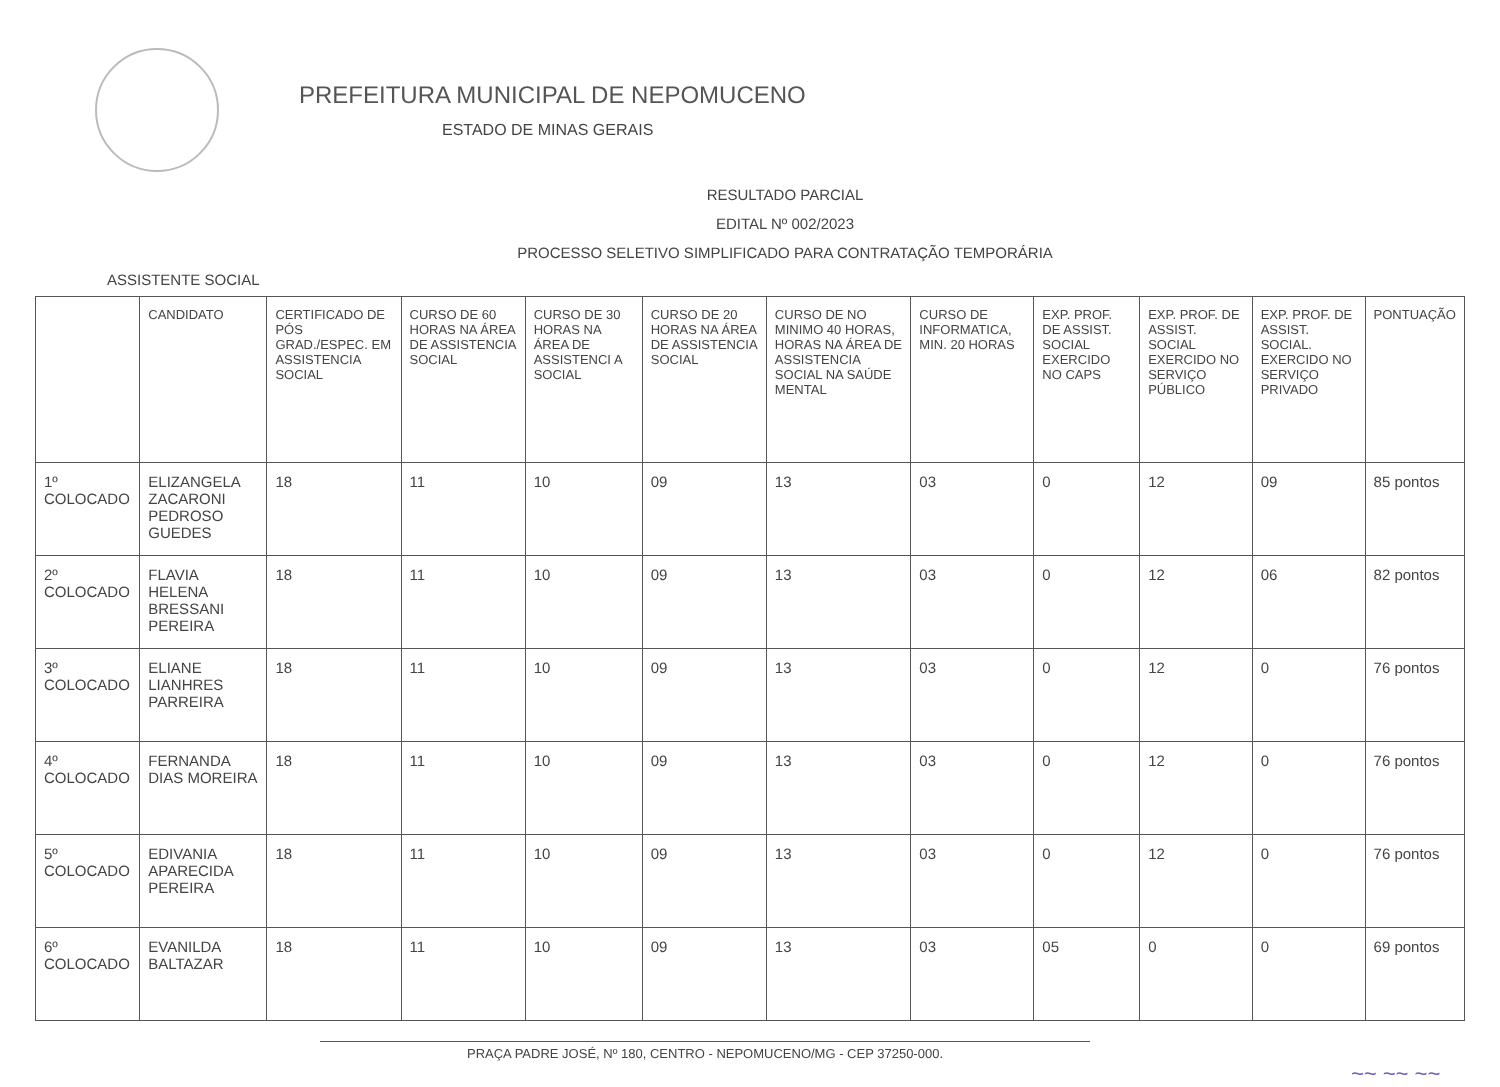PREFEITURA MUNICIPAL DE NEPOMUCENO
ESTADO DE MINAS GERAIS
RESULTADO PARCIAL
EDITAL Nº 002/2023
PROCESSO SELETIVO SIMPLIFICADO PARA CONTRATAÇÃO TEMPORÁRIA
ASSISTENTE SOCIAL
| | CANDIDATO | CERTIFICADO DE PÓS GRAD./ESPEC. EM ASSISTENCIA SOCIAL | CURSO DE 60 HORAS NA ÁREA DE ASSISTENCIA SOCIAL | CURSO DE 30 HORAS NA ÁREA DE ASSISTENCI A SOCIAL | CURSO DE 20 HORAS NA ÁREA DE ASSISTENCIA SOCIAL | CURSO DE NO MINIMO 40 HORAS, HORAS NA ÁREA DE ASSISTENCIA SOCIAL NA SAÚDE MENTAL | CURSO DE INFORMATICA, MIN. 20 HORAS | EXP. PROF. DE ASSIST. SOCIAL EXERCIDO NO CAPS | EXP. PROF. DE ASSIST. SOCIAL EXERCIDO NO SERVIÇO PÚBLICO | EXP. PROF. DE ASSIST. SOCIAL. EXERCIDO NO SERVIÇO PRIVADO | PONTUAÇÃO |
| --- | --- | --- | --- | --- | --- | --- | --- | --- | --- | --- | --- |
| 1º COLOCADO | ELIZANGELA ZACARONI PEDROSO GUEDES | 18 | 11 | 10 | 09 | 13 | 03 | 0 | 12 | 09 | 85 pontos |
| 2º COLOCADO | FLAVIA HELENA BRESSANI PEREIRA | 18 | 11 | 10 | 09 | 13 | 03 | 0 | 12 | 06 | 82 pontos |
| 3º COLOCADO | ELIANE LIANHRES PARREIRA | 18 | 11 | 10 | 09 | 13 | 03 | 0 | 12 | 0 | 76 pontos |
| 4º COLOCADO | FERNANDA DIAS MOREIRA | 18 | 11 | 10 | 09 | 13 | 03 | 0 | 12 | 0 | 76 pontos |
| 5º COLOCADO | EDIVANIA APARECIDA PEREIRA | 18 | 11 | 10 | 09 | 13 | 03 | 0 | 12 | 0 | 76 pontos |
| 6º COLOCADO | EVANILDA BALTAZAR | 18 | 11 | 10 | 09 | 13 | 03 | 05 | 0 | 0 | 69 pontos |
PRAÇA PADRE JOSÉ, Nº 180, CENTRO - NEPOMUCENO/MG - CEP 37250-000.
~~ ~~ ~~